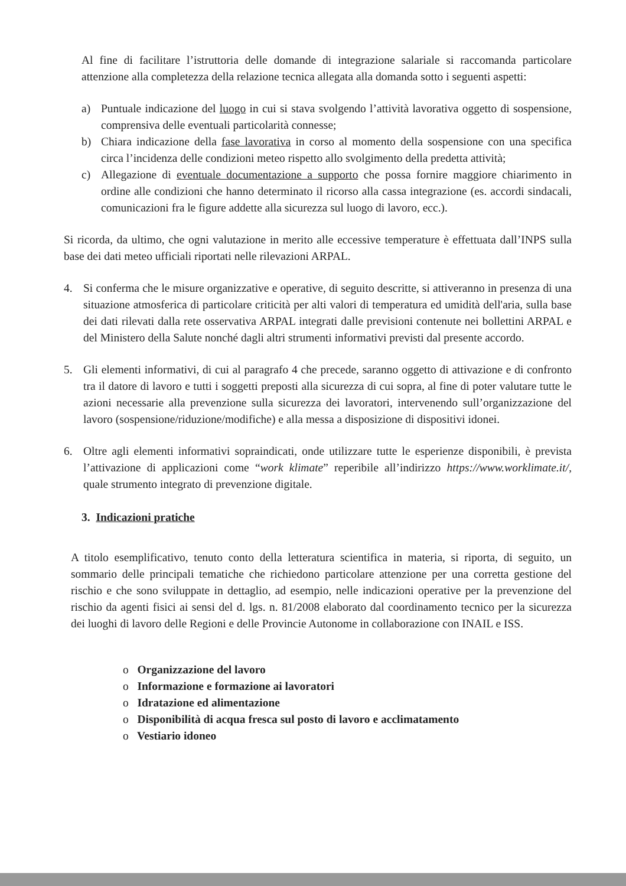Al fine di facilitare l’istruttoria delle domande di integrazione salariale si raccomanda particolare attenzione alla completezza della relazione tecnica allegata alla domanda sotto i seguenti aspetti:
a) Puntuale indicazione del luogo in cui si stava svolgendo l’attività lavorativa oggetto di sospensione, comprensiva delle eventuali particolarità connesse;
b) Chiara indicazione della fase lavorativa in corso al momento della sospensione con una specifica circa l’incidenza delle condizioni meteo rispetto allo svolgimento della predetta attività;
c) Allegazione di eventuale documentazione a supporto che possa fornire maggiore chiarimento in ordine alle condizioni che hanno determinato il ricorso alla cassa integrazione (es. accordi sindacali, comunicazioni fra le figure addette alla sicurezza sul luogo di lavoro, ecc.).
Si ricorda, da ultimo, che ogni valutazione in merito alle eccessive temperature è effettuata dall’INPS sulla base dei dati meteo ufficiali riportati nelle rilevazioni ARPAL.
4. Si conferma che le misure organizzative e operative, di seguito descritte, si attiveranno in presenza di una situazione atmosferica di particolare criticità per alti valori di temperatura ed umidità dell'aria, sulla base dei dati rilevati dalla rete osservativa ARPAL integrati dalle previsioni contenute nei bollettini ARPAL e del Ministero della Salute nonché dagli altri strumenti informativi previsti dal presente accordo.
5. Gli elementi informativi, di cui al paragrafo 4 che precede, saranno oggetto di attivazione e di confronto tra il datore di lavoro e tutti i soggetti preposti alla sicurezza di cui sopra, al fine di poter valutare tutte le azioni necessarie alla prevenzione sulla sicurezza dei lavoratori, intervenendo sull’organizzazione del lavoro (sospensione/riduzione/modifiche) e alla messa a disposizione di dispositivi idonei.
6. Oltre agli elementi informativi sopraindicati, onde utilizzare tutte le esperienze disponibili, è prevista l’attivazione di applicazioni come “work klimate” reperibile all’indirizzo https://www.worklimate.it/, quale strumento integrato di prevenzione digitale.
3. Indicazioni pratiche
A titolo esemplificativo, tenuto conto della letteratura scientifica in materia, si riporta, di seguito, un sommario delle principali tematiche che richiedono particolare attenzione per una corretta gestione del rischio e che sono sviluppate in dettaglio, ad esempio, nelle indicazioni operative per la prevenzione del rischio da agenti fisici ai sensi del d. lgs. n. 81/2008 elaborato dal coordinamento tecnico per la sicurezza dei luoghi di lavoro delle Regioni e delle Provincie Autonome in collaborazione con INAIL e ISS.
o Organizzazione del lavoro
o Informazione e formazione ai lavoratori
o Idratazione ed alimentazione
o Disponibilità di acqua fresca sul posto di lavoro e acclimatamento
o Vestiario idoneo